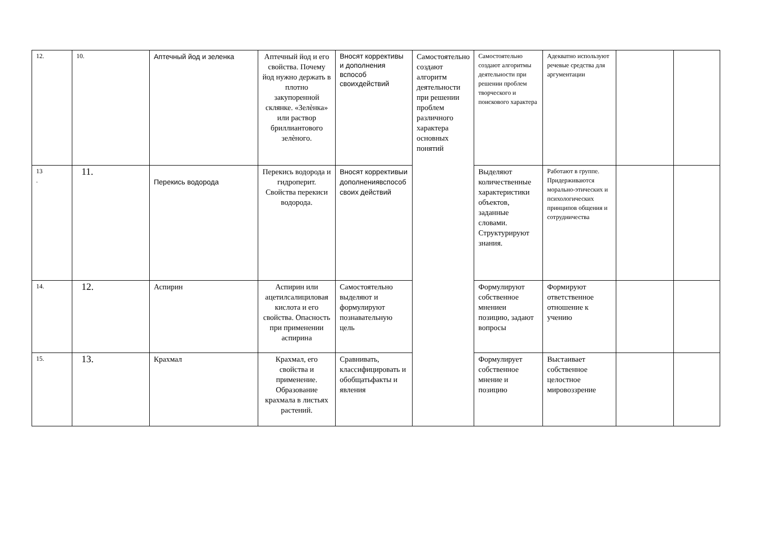| 12. | 10. | Аптечный йод и зеленка | Аптечный йод и его свойства. Почему йод нужно держать в плотно закупоренной склянке. «Зелѐнка» или раствор бриллиантового зелѐного. | Вносят коррективы и дополнения вспособ своихдействий | Самостоятельно создают алгоритм деятельности при решении проблем различного характера основных понятий | Самостоятельно создают алгоритмы деятельности при решении проблем творческого и поискового характера | Адекватно используют речевые средства для аргументации | | |
| 13 . | 11. | Перекись водорода | Перекись водорода и гидроперит. Свойства перекиси водорода. | Вносят коррективыи дополнениявспособ своих действий | | Выделяют количественные характеристики объектов, заданные словами. Структурируют знания. | Работают в группе. Придерживаются морально-этических и психологических принципов общения и сотрудничества | | |
| 14. | 12. | Аспирин | Аспирин или ацетилсалициловая кислота и его свойства. Опасность при применении аспирина | Самостоятельно выделяют и формулируют познавательную цель | | Формулируют собственное мнениеи позицию, задают вопросы | Формируют ответственное отношение к учению | | |
| 15. | 13. | Крахмал | Крахмал, его свойства и применение. Образование крахмала в листьях растений. | Сравнивать, классифицировать и обобщатьфакты и явления | | Формулирует собственное мнение и позицию | Выстаивает собственное целостное мировоззрение | | |